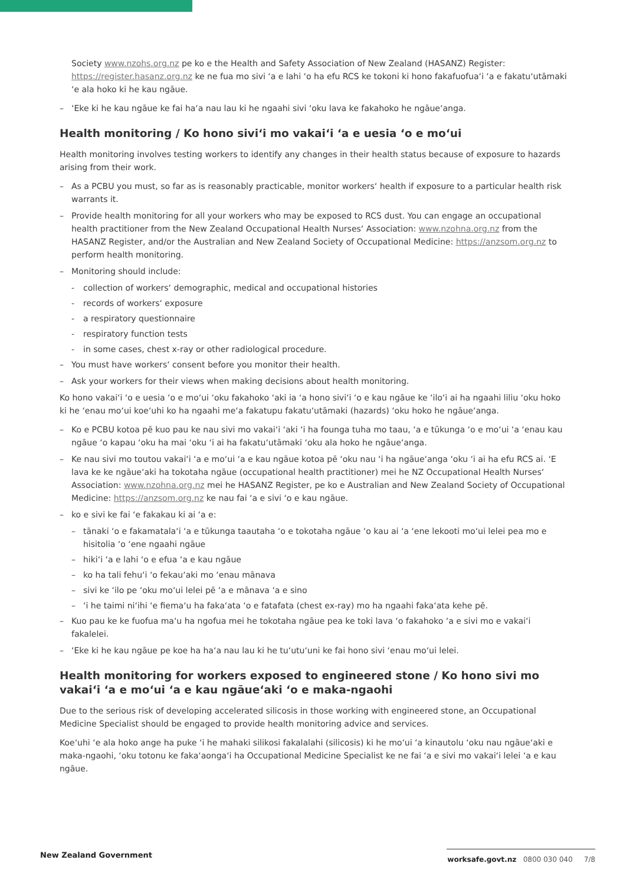Society www.nzohs.org.nz pe ko e the Health and Safety Association of New Zealand (HASANZ) Register: https://register.hasanz.org.nz ke ne fua mo sivi ʻa e lahi ʻo ha efu RCS ke tokoni ki hono fakafuofuaʻi ʻa e fakatuʻutāmaki ʻe ala hoko ki he kau ngāue.
– ʻEke ki he kau ngāue ke fai haʻa nau lau ki he ngaahi sivi ʻoku lava ke fakahoko he ngāueʻanga.
Health monitoring / Ko hono siviʻi mo vakaiʻi ʻa e uesia ʻo e moʻui
Health monitoring involves testing workers to identify any changes in their health status because of exposure to hazards arising from their work.
– As a PCBU you must, so far as is reasonably practicable, monitor workers‘ health if exposure to a particular health risk warrants it.
– Provide health monitoring for all your workers who may be exposed to RCS dust. You can engage an occupational health practitioner from the New Zealand Occupational Health Nurses‘ Association: www.nzohna.org.nz from the HASANZ Register, and/or the Australian and New Zealand Society of Occupational Medicine: https://anzsom.org.nz to perform health monitoring.
– Monitoring should include:
- collection of workers‘ demographic, medical and occupational histories
- records of workers‘ exposure
- a respiratory questionnaire
- respiratory function tests
- in some cases, chest x-ray or other radiological procedure.
– You must have workers‘ consent before you monitor their health.
– Ask your workers for their views when making decisions about health monitoring.
Ko hono vakaiʻi ʻo e uesia ʻo e moʻui ʻoku fakahoko ʻaki ia ʻa hono siviʻi ʻo e kau ngāue ke ʻiloʻi ai ha ngaahi liliu ʻoku hoko ki he ʻenau moʻui koeʻuhi ko ha ngaahi meʻa fakatupu fakatuʻutāmaki (hazards) ʻoku hoko he ngāueʻanga.
– Ko e PCBU kotoa pē kuo pau ke nau sivi mo vakaiʻi ʻaki ʻi ha founga tuha mo taau, ʻa e tūkunga ʻo e moʻui ʻa ʻenau kau ngāue ʻo kapau ʻoku ha mai ʻoku ʻi ai ha fakatuʻutāmaki ʻoku ala hoko he ngāueʻanga.
– Ke nau sivi mo toutou vakaiʻi ʻa e moʻui ʻa e kau ngāue kotoa pē ʻoku nau ʻi ha ngāueʻanga ʻoku ʻi ai ha efu RCS ai. ʻE lava ke ke ngāueʻaki ha tokotaha ngāue (occupational health practitioner) mei he NZ Occupational Health Nurses‘ Association: www.nzohna.org.nz mei he HASANZ Register, pe ko e Australian and New Zealand Society of Occupational Medicine: https://anzsom.org.nz ke nau fai ʻa e sivi ʻo e kau ngāue.
– ko e sivi ke fai ʻe fakakau ki ai ʻa e:
– tānaki ʻo e fakamatalaʻi ʻa e tūkunga taautaha ʻo e tokotaha ngāue ʻo kau ai ʻa ʻene lekooti moʻui lelei pea mo e hisitolia ʻo ʻene ngaahi ngāue
– hikiʻi ʻa e lahi ʻo e efua ʻa e kau ngāue
– ko ha tali fehuʻi ʻo fekauʻaki mo ʻenau mānava
– sivi ke ʻilo pe ʻoku moʻui lelei pē ʻa e mānava ʻa e sino
– ʻi he taimi niʻihi ʻe fiemaʻu ha fakaʻata ʻo e fatafata (chest ex-ray) mo ha ngaahi fakaʻata kehe pē.
– Kuo pau ke ke fuofua maʻu ha ngofua mei he tokotaha ngāue pea ke toki lava ʻo fakahoko ʻa e sivi mo e vakaiʻi fakalelei.
– ʻEke ki he kau ngāue pe koe ha haʻa nau lau ki he tuʻutuʻuni ke fai hono sivi ʻenau moʻui lelei.
Health monitoring for workers exposed to engineered stone / Ko hono sivi mo vakaiʻi ʻa e moʻui ʻa e kau ngāueʻaki ʻo e maka-ngaohi
Due to the serious risk of developing accelerated silicosis in those working with engineered stone, an Occupational Medicine Specialist should be engaged to provide health monitoring advice and services.
Koeʻuhi ʻe ala hoko ange ha puke ʻi he mahaki silikosi fakalalahi (silicosis) ki he moʻui ʻa kinautolu ʻoku nau ngāueʻaki e maka-ngaohi, ʻoku totonu ke fakaʻaongaʻi ha Occupational Medicine Specialist ke ne fai ʻa e sivi mo vakaiʻi lelei ʻa e kau ngāue.
New Zealand Government
worksafe.govt.nz 0800 030 040 7/8